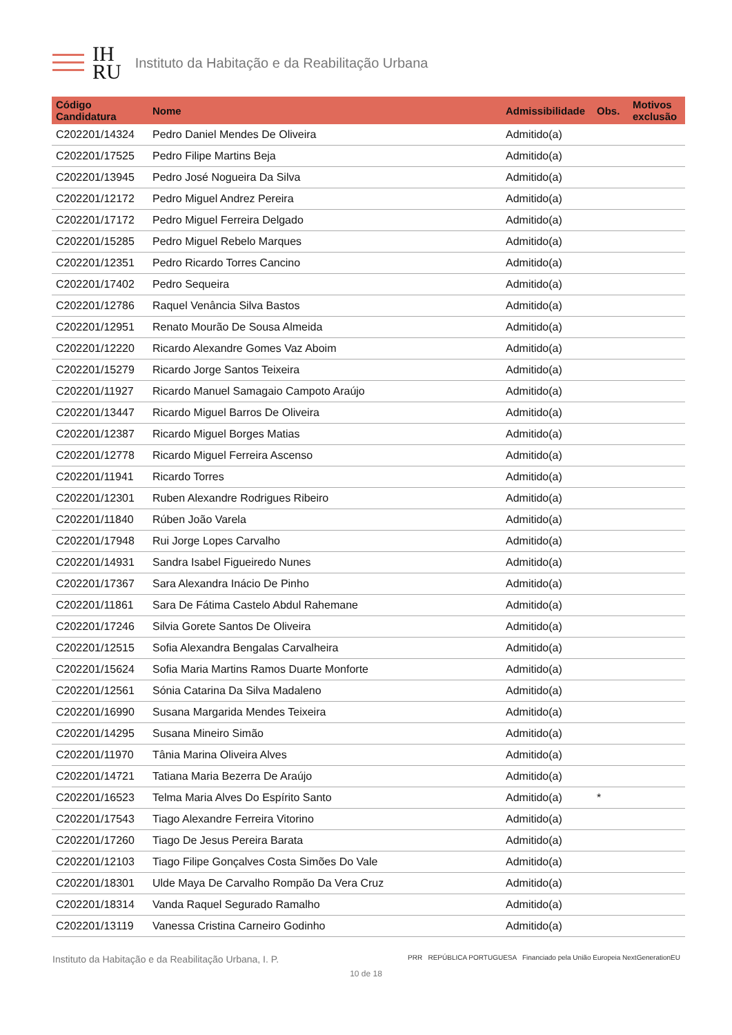IH
RU
Instituto da Habitação e da Reabilitação Urbana
| Código Candidatura | Nome | Admissibilidade | Obs. | Motivos exclusão |
| --- | --- | --- | --- | --- |
| C202201/14324 | Pedro Daniel Mendes De Oliveira | Admitido(a) | | |
| C202201/17525 | Pedro Filipe Martins Beja | Admitido(a) | | |
| C202201/13945 | Pedro José Nogueira Da Silva | Admitido(a) | | |
| C202201/12172 | Pedro Miguel Andrez Pereira | Admitido(a) | | |
| C202201/17172 | Pedro Miguel Ferreira Delgado | Admitido(a) | | |
| C202201/15285 | Pedro Miguel Rebelo Marques | Admitido(a) | | |
| C202201/12351 | Pedro Ricardo Torres Cancino | Admitido(a) | | |
| C202201/17402 | Pedro Sequeira | Admitido(a) | | |
| C202201/12786 | Raquel Venância Silva Bastos | Admitido(a) | | |
| C202201/12951 | Renato Mourão De Sousa Almeida | Admitido(a) | | |
| C202201/12220 | Ricardo Alexandre Gomes Vaz Aboim | Admitido(a) | | |
| C202201/15279 | Ricardo Jorge Santos Teixeira | Admitido(a) | | |
| C202201/11927 | Ricardo Manuel Samagaio Campoto Araújo | Admitido(a) | | |
| C202201/13447 | Ricardo Miguel Barros De Oliveira | Admitido(a) | | |
| C202201/12387 | Ricardo Miguel Borges Matias | Admitido(a) | | |
| C202201/12778 | Ricardo Miguel Ferreira Ascenso | Admitido(a) | | |
| C202201/11941 | Ricardo Torres | Admitido(a) | | |
| C202201/12301 | Ruben Alexandre Rodrigues Ribeiro | Admitido(a) | | |
| C202201/11840 | Rúben João Varela | Admitido(a) | | |
| C202201/17948 | Rui Jorge Lopes Carvalho | Admitido(a) | | |
| C202201/14931 | Sandra Isabel Figueiredo Nunes | Admitido(a) | | |
| C202201/17367 | Sara Alexandra Inácio De Pinho | Admitido(a) | | |
| C202201/11861 | Sara De Fátima Castelo Abdul Rahemane | Admitido(a) | | |
| C202201/17246 | Silvia Gorete Santos De Oliveira | Admitido(a) | | |
| C202201/12515 | Sofia Alexandra Bengalas Carvalheira | Admitido(a) | | |
| C202201/15624 | Sofia Maria Martins Ramos Duarte Monforte | Admitido(a) | | |
| C202201/12561 | Sónia Catarina Da Silva Madaleno | Admitido(a) | | |
| C202201/16990 | Susana Margarida Mendes Teixeira | Admitido(a) | | |
| C202201/14295 | Susana Mineiro Simão | Admitido(a) | | |
| C202201/11970 | Tânia Marina Oliveira Alves | Admitido(a) | | |
| C202201/14721 | Tatiana Maria Bezerra De Araújo | Admitido(a) | | |
| C202201/16523 | Telma Maria Alves Do Espírito Santo | Admitido(a) | * | |
| C202201/17543 | Tiago Alexandre Ferreira Vitorino | Admitido(a) | | |
| C202201/17260 | Tiago De Jesus Pereira Barata | Admitido(a) | | |
| C202201/12103 | Tiago Filipe Gonçalves Costa Simões Do Vale | Admitido(a) | | |
| C202201/18301 | Ulde Maya De Carvalho Rompão Da Vera Cruz | Admitido(a) | | |
| C202201/18314 | Vanda Raquel Segurado Ramalho | Admitido(a) | | |
| C202201/13119 | Vanessa Cristina Carneiro Godinho | Admitido(a) | | |
Instituto da Habitação e da Reabilitação Urbana, I. P. PRR REPÚBLICA PORTUGUESA Financiado pela União Europeia NextGenerationEU
10 de 18